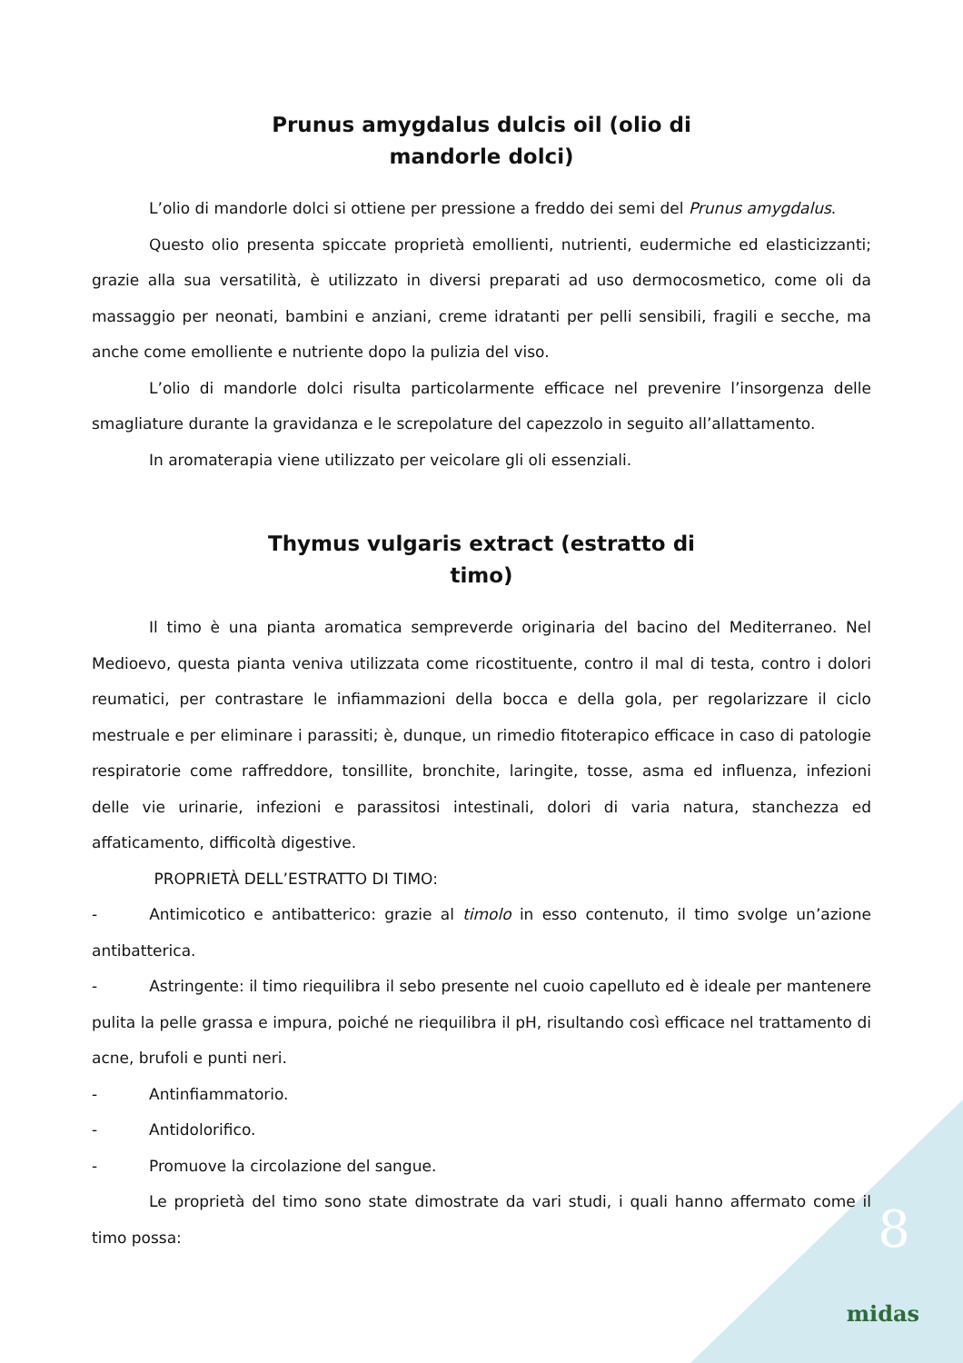Prunus amygdalus dulcis oil (olio di
mandorle dolci)
L’olio di mandorle dolci si ottiene per pressione a freddo dei semi del Prunus amygdalus.
Questo olio presenta spiccate proprietà emollienti, nutrienti, eudermiche ed elasticizzanti; grazie alla sua versatilità, è utilizzato in diversi preparati ad uso dermocosmetico, come oli da massaggio per neonati, bambini e anziani, creme idratanti per pelli sensibili, fragili e secche, ma anche come emolliente e nutriente dopo la pulizia del viso.
L’olio di mandorle dolci risulta particolarmente efficace nel prevenire l’insorgenza delle smagliature durante la gravidanza e le screpolature del capezzolo in seguito all’allattamento.
In aromaterapia viene utilizzato per veicolare gli oli essenziali.
Thymus vulgaris extract (estratto di
timo)
Il timo è una pianta aromatica sempreverde originaria del bacino del Mediterraneo. Nel Medioevo, questa pianta veniva utilizzata come ricostituente, contro il mal di testa, contro i dolori reumatici, per contrastare le infiammazioni della bocca e della gola, per regolarizzare il ciclo mestruale e per eliminare i parassiti; è, dunque, un rimedio fitoterapico efficace in caso di patologie respiratorie come raffreddore, tonsillite, bronchite, laringite, tosse, asma ed influenza, infezioni delle vie urinarie, infezioni e parassitosi intestinali, dolori di varia natura, stanchezza ed affaticamento, difficoltà digestive.
PROPRIETÀ DELL’ESTRATTO DI TIMO:
- Antimicotico e antibatterico: grazie al timolo in esso contenuto, il timo svolge un’azione antibatterica.
- Astringente: il timo riequilibra il sebo presente nel cuoio capelluto ed è ideale per mantenere pulita la pelle grassa e impura, poiché ne riequilibra il pH, risultando così efficace nel trattamento di acne, brufoli e punti neri.
- Antinfiammatorio.
- Antidolorifico.
- Promuove la circolazione del sangue.
Le proprietà del timo sono state dimostrate da vari studi, i quali hanno affermato come il timo possa:
8
midas